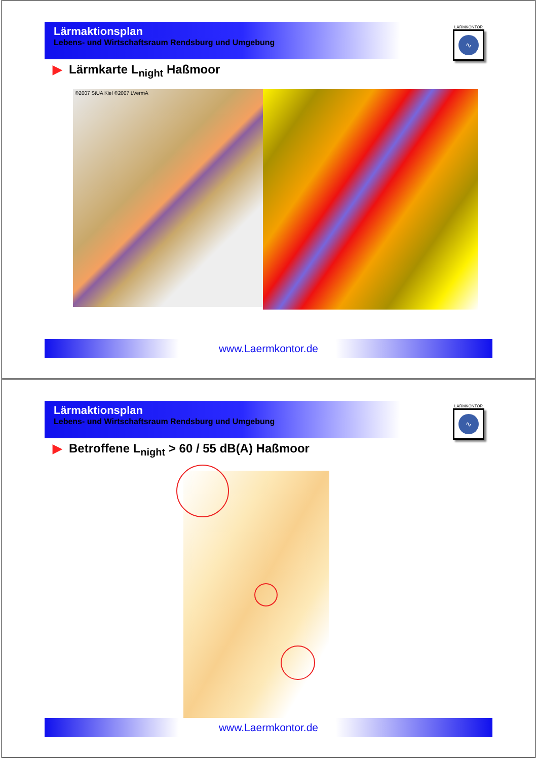Lärmaktionsplan
Lebens- und Wirtschaftsraum Rendsburg und Umgebung
LÄRMKONTOR
∿
▶ Lärmkarte L<sub>night</sub> Haßmoor
©2007 StUA Kiel ©2007 LVermA
www.Laermkontor.de
Lärmaktionsplan
Lebens- und Wirtschaftsraum Rendsburg und Umgebung
LÄRMKONTOR
∿
▶ Betroffene L<sub>night</sub> > 60 / 55 dB(A) Haßmoor
www.Laermkontor.de